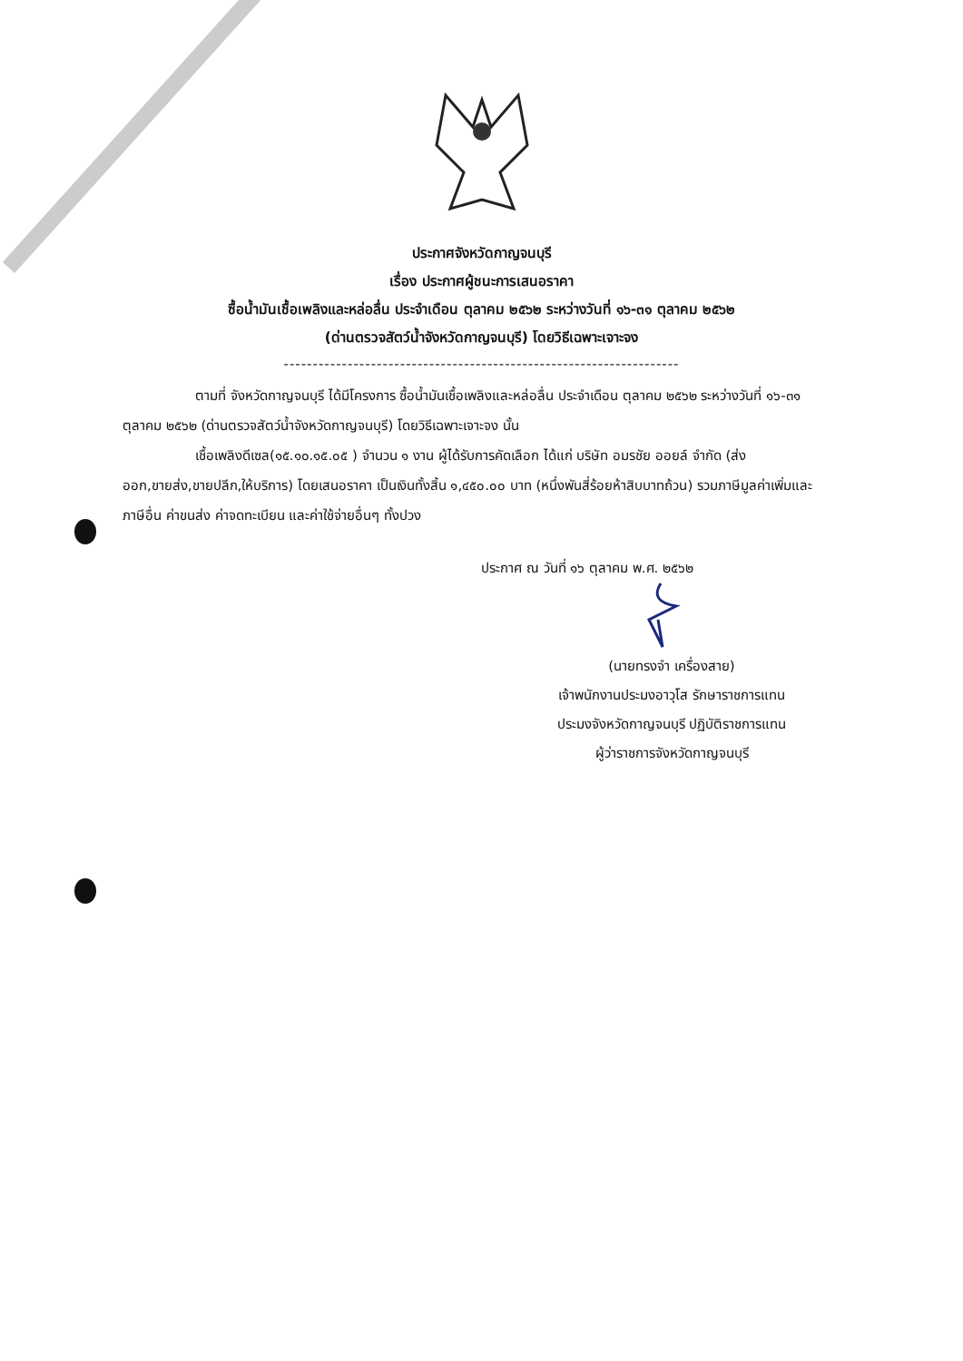ประกาศจังหวัดกาญจนบุรี
เรื่อง ประกาศผู้ชนะการเสนอราคา
ซื้อน้ำมันเชื้อเพลิงและหล่อลื่น ประจำเดือน ตุลาคม ๒๕๖๒ ระหว่างวันที่ ๑๖-๓๑ ตุลาคม ๒๕๖๒
(ด่านตรวจสัตว์น้ำจังหวัดกาญจนบุรี) โดยวิธีเฉพาะเจาะจง
--------------------------------------------------------------------
ตามที่ จังหวัดกาญจนบุรี ได้มีโครงการ ซื้อน้ำมันเชื้อเพลิงและหล่อลื่น ประจำเดือน ตุลาคม ๒๕๖๒ ระหว่างวันที่ ๑๖-๓๑ ตุลาคม ๒๕๖๒ (ด่านตรวจสัตว์น้ำจังหวัดกาญจนบุรี) โดยวิธีเฉพาะเจาะจง นั้น
เชื้อเพลิงดีเซล(๑๕.๑๐.๑๕.๐๕ ) จำนวน ๑ งาน ผู้ได้รับการคัดเลือก ได้แก่ บริษัท อมรชัย ออยล์ จำกัด (ส่งออก,ขายส่ง,ขายปลีก,ให้บริการ) โดยเสนอราคา เป็นเงินทั้งสิ้น ๑,๔๕๐.๐๐ บาท (หนึ่งพันสี่ร้อยห้าสิบบาทถ้วน) รวมภาษีมูลค่าเพิ่มและภาษีอื่น ค่าขนส่ง ค่าจดทะเบียน และค่าใช้จ่ายอื่นๆ ทั้งปวง
ประกาศ ณ วันที่ ๑๖ ตุลาคม พ.ศ. ๒๕๖๒
(นายทรงจำ เครื่องสาย)
เจ้าพนักงานประมงอาวุโส รักษาราชการแทน
ประมงจังหวัดกาญจนบุรี ปฏิบัติราชการแทน
ผู้ว่าราชการจังหวัดกาญจนบุรี